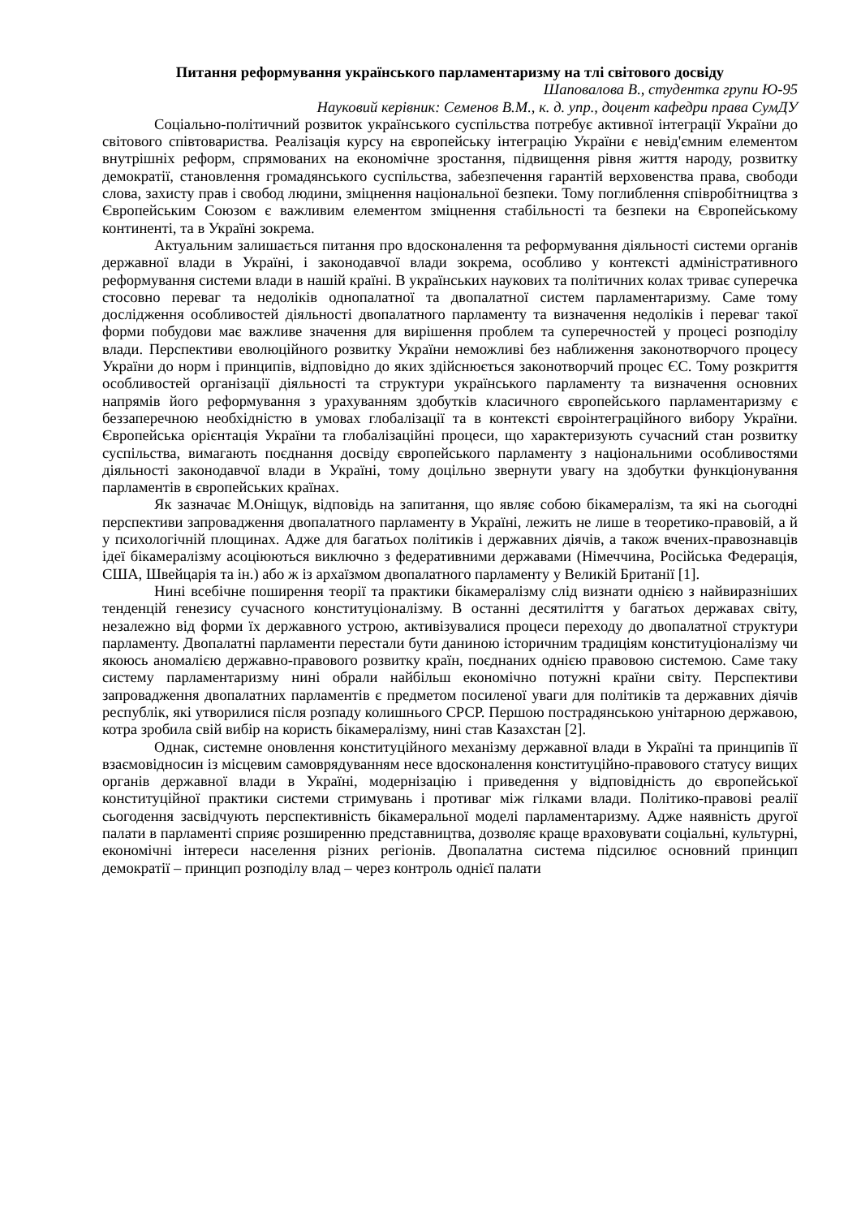Питання реформування українського парламентаризму на тлі світового досвіду
Шаповалова В., студентка групи Ю-95
Науковий керівник: Семенов В.М., к. д. упр., доцент кафедри права СумДУ
Соціально-політичний розвиток українського суспільства потребує активної інтеграції України до світового співтовариства. Реалізація курсу на європейську інтеграцію України є невід'ємним елементом внутрішніх реформ, спрямованих на економічне зростання, підвищення рівня життя народу, розвитку демократії, становлення громадянського суспільства, забезпечення гарантій верховенства права, свободи слова, захисту прав і свобод людини, зміцнення національної безпеки. Тому поглиблення співробітництва з Європейським Союзом є важливим елементом зміцнення стабільності та безпеки на Європейському континенті, та в Україні зокрема.
Актуальним залишається питання про вдосконалення та реформування діяльності системи органів державної влади в Україні, і законодавчої влади зокрема, особливо у контексті адміністративного реформування системи влади в нашій країні. В українських наукових та політичних колах триває суперечка стосовно переваг та недоліків однопалатної та двопалатної систем парламентаризму. Саме тому дослідження особливостей діяльності двопалатного парламенту та визначення недоліків і переваг такої форми побудови має важливе значення для вирішення проблем та суперечностей у процесі розподілу влади. Перспективи еволюційного розвитку України неможливі без наближення законотворчого процесу України до норм і принципів, відповідно до яких здійснюється законотворчий процес ЄС. Тому розкриття особливостей організації діяльності та структури українського парламенту та визначення основних напрямів його реформування з урахуванням здобутків класичного європейського парламентаризму є беззаперечною необхідністю в умовах глобалізації та в контексті євроінтеграційного вибору України. Європейська орієнтація України та глобалізаційні процеси, що характеризують сучасний стан розвитку суспільства, вимагають поєднання досвіду європейського парламенту з національними особливостями діяльності законодавчої влади в Україні, тому доцільно звернути увагу на здобутки функціонування парламентів в європейських країнах.
Як зазначає М.Оніщук, відповідь на запитання, що являє собою бікамералізм, та які на сьогодні перспективи запровадження двопалатного парламенту в Україні, лежить не лише в теоретико-правовій, а й у психологічній площинах. Адже для багатьох політиків і державних діячів, а також вчених-правознавців ідеї бікамералізму асоціюються виключно з федеративними державами (Німеччина, Російська Федерація, США, Швейцарія та ін.) або ж із архаїзмом двопалатного парламенту у Великій Британії [1].
Нині всебічне поширення теорії та практики бікамералізму слід визнати однією з найвиразніших тенденцій генезису сучасного конституціоналізму. В останні десятиліття у багатьох державах світу, незалежно від форми їх державного устрою, активізувалися процеси переходу до двопалатної структури парламенту. Двопалатні парламенти перестали бути даниною історичним традиціям конституціоналізму чи якоюсь аномалією державно-правового розвитку країн, поєднаних однією правовою системою. Саме таку систему парламентаризму нині обрали найбільш економічно потужні країни світу. Перспективи запровадження двопалатних парламентів є предметом посиленої уваги для політиків та державних діячів республік, які утворилися після розпаду колишнього СРСР. Першою пострадянською унітарною державою, котра зробила свій вибір на користь бікамералізму, нині став Казахстан [2].
Однак, системне оновлення конституційного механізму державної влади в Україні та принципів її взаємовідносин із місцевим самоврядуванням несе вдосконалення конституційно-правового статусу вищих органів державної влади в Україні, модернізацію і приведення у відповідність до європейської конституційної практики системи стримувань і противаг між гілками влади. Політико-правові реалії сьогодення засвідчують перспективність бікамеральної моделі парламентаризму. Адже наявність другої палати в парламенті сприяє розширенню представництва, дозволяє краще враховувати соціальні, культурні, економічні інтереси населення різних регіонів. Двопалатна система підсилює основний принцип демократії – принцип розподілу влад – через контроль однієї палати